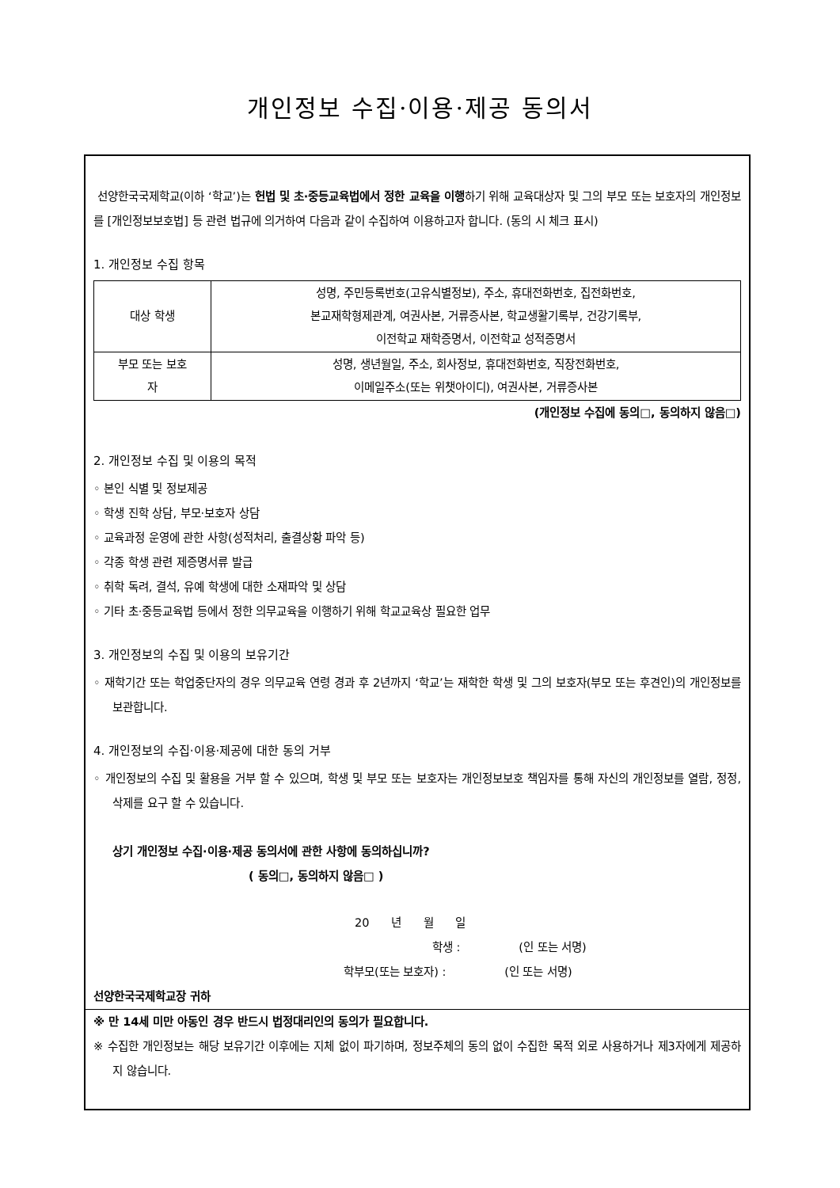개인정보 수집·이용·제공 동의서
선양한국국제학교(이하 ‘학교’)는 헌법 및 초·중등교육법에서 정한 교육을 이행하기 위해 교육대상자 및 그의 부모 또는 보호자의 개인정보를 [개인정보보호법] 등 관련 법규에 의거하여 다음과 같이 수집하여 이용하고자 합니다. (동의 시 체크 표시)
1. 개인정보 수집 항목
| 대상 학생 | 성명, 주민등록번호(고유식별정보), 주소, 휴대전화번호, 집전화번호, 본교재학형제관계, 여권사본, 거류증사본, 학교생활기록부, 건강기록부, 이전학교 재학증명서, 이전학교 성적증명서 |
| 부모 또는 보호 자 | 성명, 생년월일, 주소, 회사정보, 휴대전화번호, 직장전화번호, 이메일주소(또는 위챗아이디), 여권사본, 거류증사본 |
(개인정보 수집에 동의□, 동의하지 않음□)
2. 개인정보 수집 및 이용의 목적
◦ 본인 식별 및 정보제공
◦ 학생 진학 상담, 부모·보호자 상담
◦ 교육과정 운영에 관한 사항(성적처리, 출결상황 파악 등)
◦ 각종 학생 관련 제증명서류 발급
◦ 취학 독려, 결석, 유예 학생에 대한 소재파악 및 상담
◦ 기타 초·중등교육법 등에서 정한 의무교육을 이행하기 위해 학교교육상 필요한 업무
3. 개인정보의 수집 및 이용의 보유기간
◦ 재학기간 또는 학업중단자의 경우 의무교육 연령 경과 후 2년까지 ‘학교’는 재학한 학생 및 그의 보호자(부모 또는 후견인)의 개인정보를 보관합니다.
4. 개인정보의 수집·이용·제공에 대한 동의 거부
◦ 개인정보의 수집 및 활용을 거부 할 수 있으며, 학생 및 부모 또는 보호자는 개인정보보호 책임자를 통해 자신의 개인정보를 열람, 정정, 삭제를 요구 할 수 있습니다.
상기 개인정보 수집·이용·제공 동의서에 관한 사항에 동의하십니까?
( 동의□, 동의하지 않음□ )
20 년 월 일
학생 : (인 또는 서명)
학부모(또는 보호자) : (인 또는 서명)
선양한국국제학교장 귀하
※ 만 14세 미만 아동인 경우 반드시 법정대리인의 동의가 필요합니다.
※ 수집한 개인정보는 해당 보유기간 이후에는 지체 없이 파기하며, 정보주체의 동의 없이 수집한 목적 외로 사용하거나 제3자에게 제공하지 않습니다.